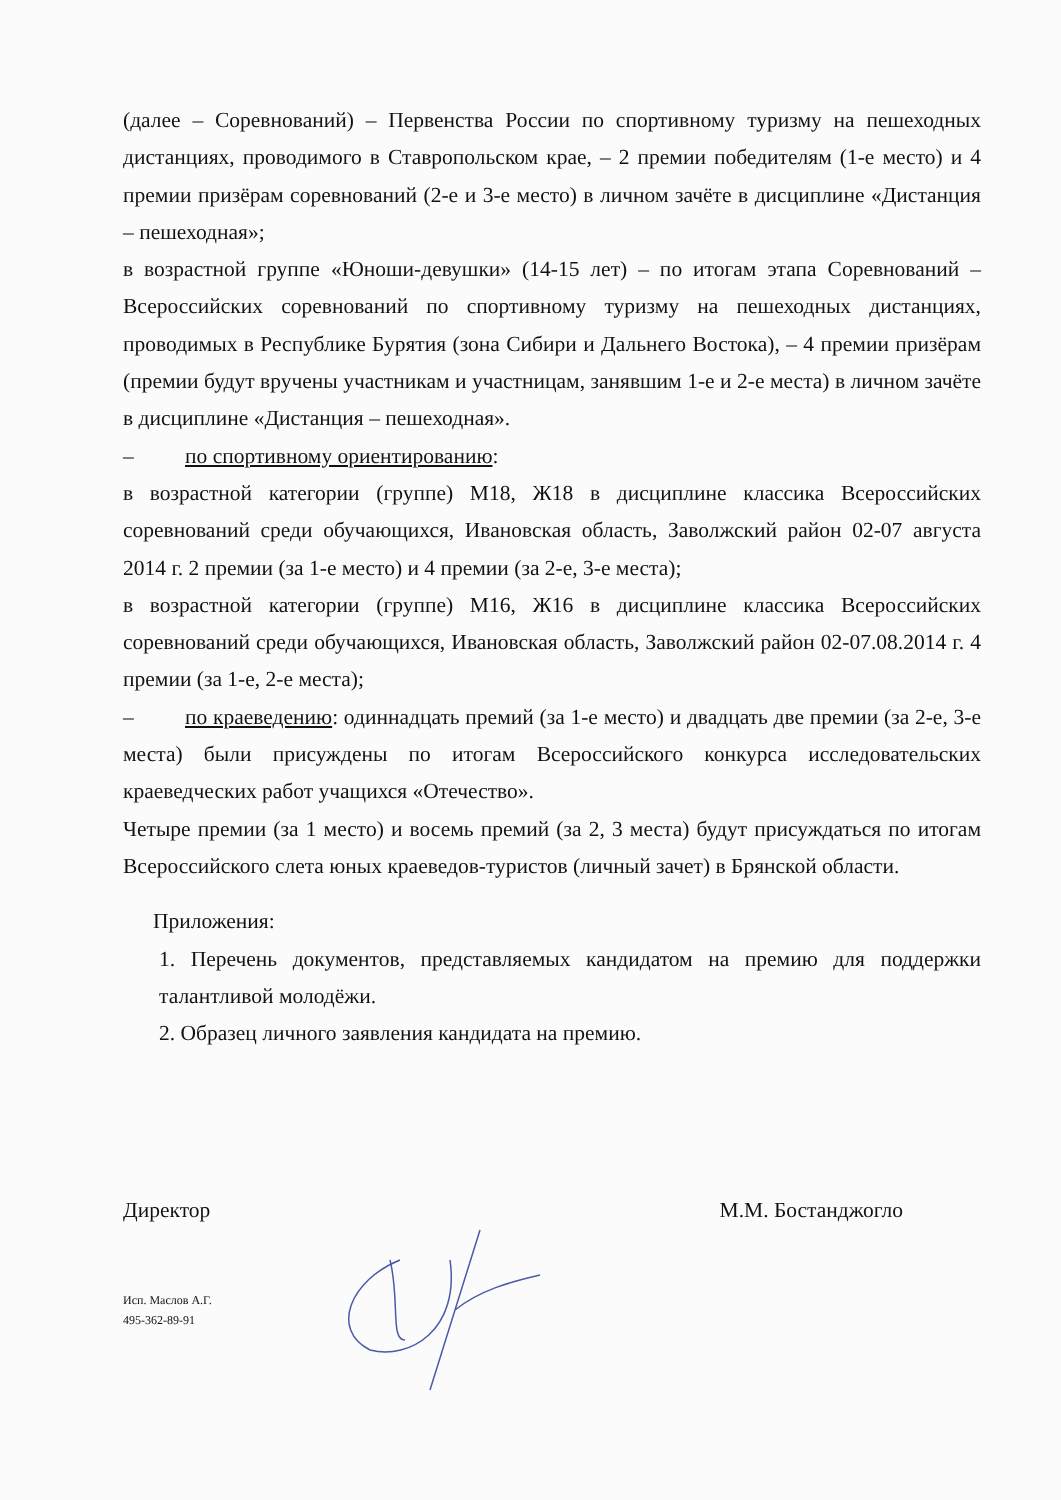(далее – Соревнований) – Первенства России по спортивному туризму на пешеходных дистанциях, проводимого в Ставропольском крае, – 2 премии победителям (1-е место) и 4 премии призёрам соревнований (2-е и 3-е место) в личном зачёте в дисциплине «Дистанция – пешеходная»;
в возрастной группе «Юноши-девушки» (14-15 лет) – по итогам этапа Соревнований – Всероссийских соревнований по спортивному туризму на пешеходных дистанциях, проводимых в Республике Бурятия (зона Сибири и Дальнего Востока), – 4 премии призёрам (премии будут вручены участникам и участницам, занявшим 1-е и 2-е места) в личном зачёте в дисциплине «Дистанция – пешеходная».
– по спортивному ориентированию:
в возрастной категории (группе) М18, Ж18 в дисциплине классика Всероссийских соревнований среди обучающихся, Ивановская область, Заволжский район 02-07 августа 2014 г. 2 премии (за 1-е место) и 4 премии (за 2-е, 3-е места);
в возрастной категории (группе) М16, Ж16 в дисциплине классика Всероссийских соревнований среди обучающихся, Ивановская область, Заволжский район 02-07.08.2014 г. 4 премии (за 1-е, 2-е места);
– по краеведению: одиннадцать премий (за 1-е место) и двадцать две премии (за 2-е, 3-е места) были присуждены по итогам Всероссийского конкурса исследовательских краеведческих работ учащихся «Отечество».
Четыре премии (за 1 место) и восемь премий (за 2, 3 места) будут присуждаться по итогам Всероссийского слета юных краеведов-туристов (личный зачет) в Брянской области.
Приложения:
1. Перечень документов, представляемых кандидатом на премию для поддержки талантливой молодёжи.
2. Образец личного заявления кандидата на премию.
Директор М.М. Бостанджогло
Исп. Маслов А.Г.
495-362-89-91